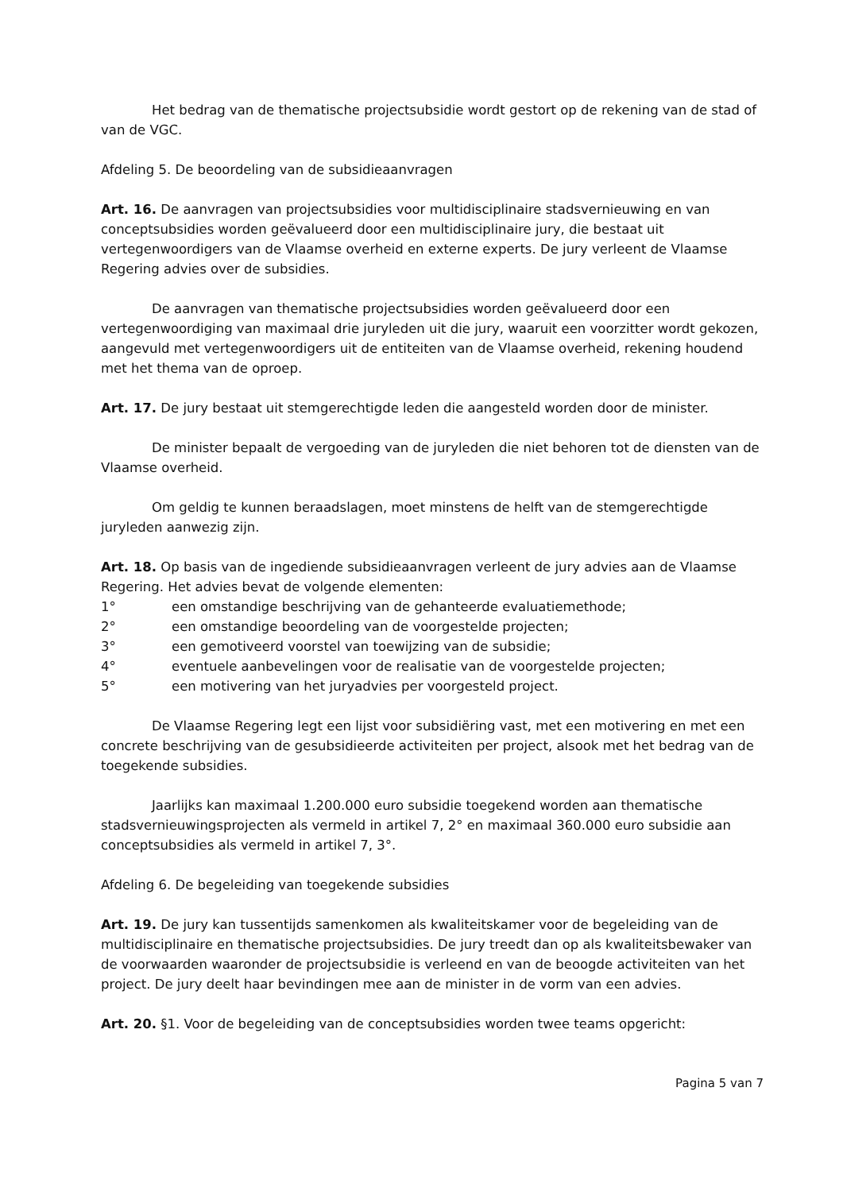Het bedrag van de thematische projectsubsidie wordt gestort op de rekening van de stad of van de VGC.
Afdeling 5. De beoordeling van de subsidieaanvragen
Art. 16. De aanvragen van projectsubsidies voor multidisciplinaire stadsvernieuwing en van conceptsubsidies worden geëvalueerd door een multidisciplinaire jury, die bestaat uit vertegenwoordigers van de Vlaamse overheid en externe experts. De jury verleent de Vlaamse Regering advies over de subsidies.
De aanvragen van thematische projectsubsidies worden geëvalueerd door een vertegenwoordiging van maximaal drie juryleden uit die jury, waaruit een voorzitter wordt gekozen, aangevuld met vertegenwoordigers uit de entiteiten van de Vlaamse overheid, rekening houdend met het thema van de oproep.
Art. 17. De jury bestaat uit stemgerechtigde leden die aangesteld worden door de minister.
De minister bepaalt de vergoeding van de juryleden die niet behoren tot de diensten van de Vlaamse overheid.
Om geldig te kunnen beraadslagen, moet minstens de helft van de stemgerechtigde juryleden aanwezig zijn.
Art. 18. Op basis van de ingediende subsidieaanvragen verleent de jury advies aan de Vlaamse Regering. Het advies bevat de volgende elementen:
1° een omstandige beschrijving van de gehanteerde evaluatiemethode;
2° een omstandige beoordeling van de voorgestelde projecten;
3° een gemotiveerd voorstel van toewijzing van de subsidie;
4° eventuele aanbevelingen voor de realisatie van de voorgestelde projecten;
5° een motivering van het juryadvies per voorgesteld project.
De Vlaamse Regering legt een lijst voor subsidiëring vast, met een motivering en met een concrete beschrijving van de gesubsidieerde activiteiten per project, alsook met het bedrag van de toegekende subsidies.
Jaarlijks kan maximaal 1.200.000 euro subsidie toegekend worden aan thematische stadsvernieuwingsprojecten als vermeld in artikel 7, 2° en maximaal 360.000 euro subsidie aan conceptsubsidies als vermeld in artikel 7, 3°.
Afdeling 6. De begeleiding van toegekende subsidies
Art. 19. De jury kan tussentijds samenkomen als kwaliteitskamer voor de begeleiding van de multidisciplinaire en thematische projectsubsidies. De jury treedt dan op als kwaliteitsbewaker van de voorwaarden waaronder de projectsubsidie is verleend en van de beoogde activiteiten van het project. De jury deelt haar bevindingen mee aan de minister in de vorm van een advies.
Art. 20. §1. Voor de begeleiding van de conceptsubsidies worden twee teams opgericht:
Pagina 5 van 7